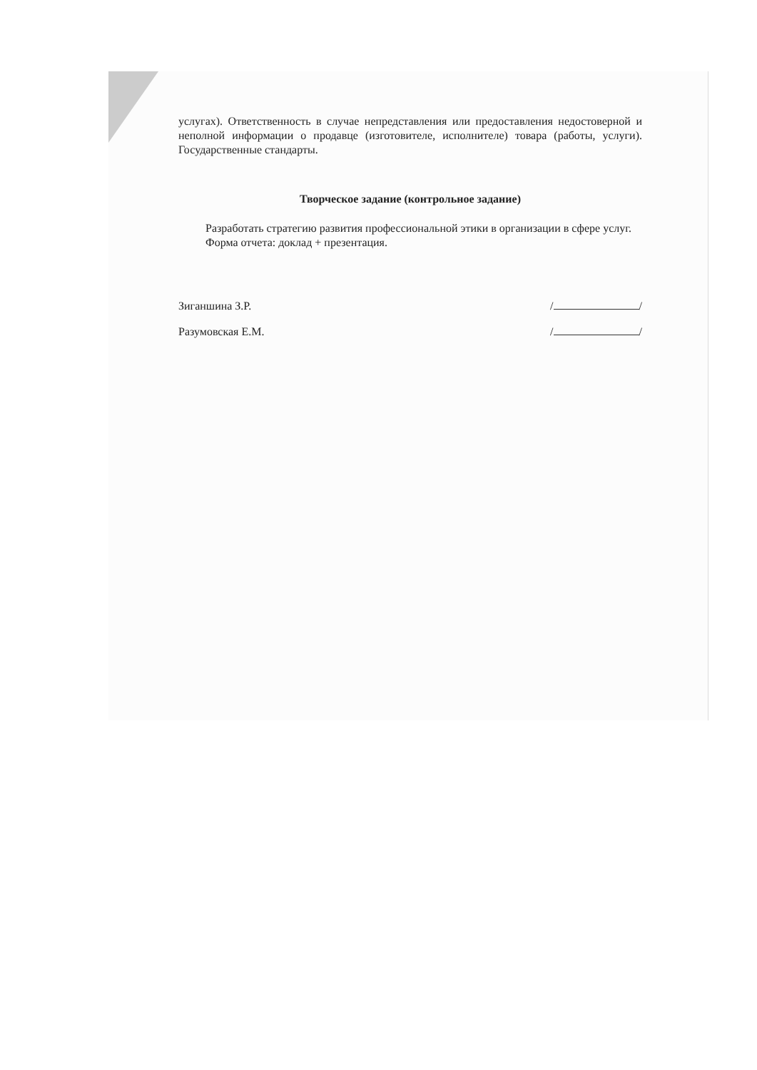услугах). Ответственность в случае непредставления или предоставления недостоверной и неполной информации о продавце (изготовителе, исполнителе) товара (работы, услуги). Государственные стандарты.
Творческое задание (контрольное задание)
Разработать стратегию развития профессиональной этики в организации в сфере услуг.
Форма отчета: доклад + презентация.
Зиганшина З.Р. / /
Разумовская Е.М. / /